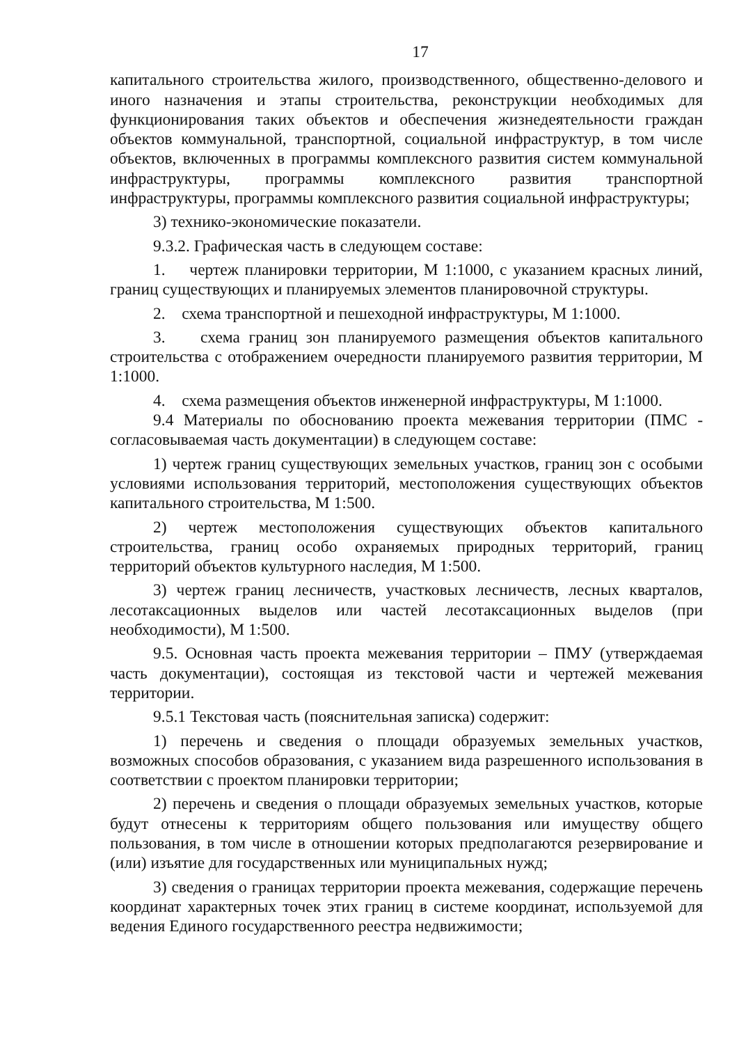17
капитального строительства жилого, производственного, общественно-делового и иного назначения и этапы строительства, реконструкции необходимых для функционирования таких объектов и обеспечения жизнедеятельности граждан объектов коммунальной, транспортной, социальной инфраструктур, в том числе объектов, включенных в программы комплексного развития систем коммунальной инфраструктуры, программы комплексного развития транспортной инфраструктуры, программы комплексного развития социальной инфраструктуры;
3) технико-экономические показатели.
9.3.2. Графическая часть в следующем составе:
1. чертеж планировки территории, М 1:1000, с указанием красных линий, границ существующих и планируемых элементов планировочной структуры.
2. схема транспортной и пешеходной инфраструктуры, М 1:1000.
3. схема границ зон планируемого размещения объектов капитального строительства с отображением очередности планируемого развития территории, М 1:1000.
4. схема размещения объектов инженерной инфраструктуры, М 1:1000.
9.4 Материалы по обоснованию проекта межевания территории (ПМС - согласовываемая часть документации) в следующем составе:
1) чертеж границ существующих земельных участков, границ зон с особыми условиями использования территорий, местоположения существующих объектов капитального строительства, М 1:500.
2) чертеж местоположения существующих объектов капитального строительства, границ особо охраняемых природных территорий, границ территорий объектов культурного наследия, М 1:500.
3) чертеж границ лесничеств, участковых лесничеств, лесных кварталов, лесотаксационных выделов или частей лесотаксационных выделов (при необходимости), М 1:500.
9.5. Основная часть проекта межевания территории – ПМУ (утверждаемая часть документации), состоящая из текстовой части и чертежей межевания территории.
9.5.1 Текстовая часть (пояснительная записка) содержит:
1) перечень и сведения о площади образуемых земельных участков, возможных способов образования, с указанием вида разрешенного использования в соответствии с проектом планировки территории;
2) перечень и сведения о площади образуемых земельных участков, которые будут отнесены к территориям общего пользования или имуществу общего пользования, в том числе в отношении которых предполагаются резервирование и (или) изъятие для государственных или муниципальных нужд;
3) сведения о границах территории проекта межевания, содержащие перечень координат характерных точек этих границ в системе координат, используемой для ведения Единого государственного реестра недвижимости;